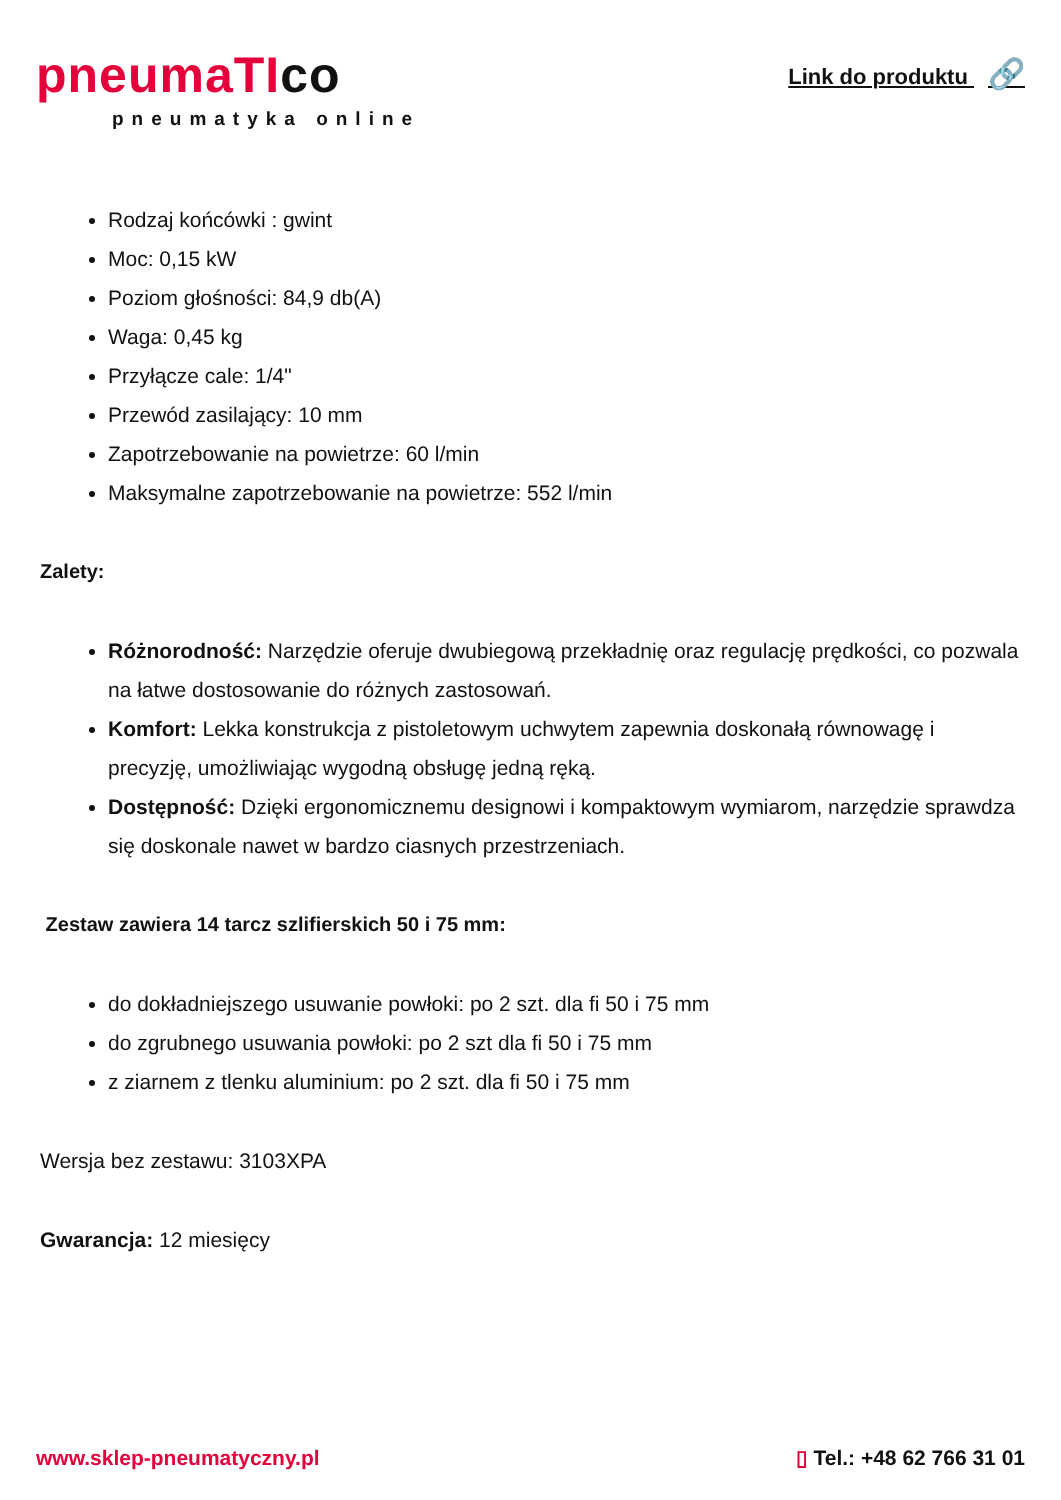pneumaTIco
pneumatyka online
Link do produktu 🔗
Rodzaj końcówki : gwint
Moc: 0,15 kW
Poziom głośności: 84,9 db(A)
Waga: 0,45 kg
Przyłącze cale: 1/4"
Przewód zasilający: 10 mm
Zapotrzebowanie na powietrze: 60 l/min
Maksymalne zapotrzebowanie na powietrze: 552 l/min
Zalety:
Różnorodność: Narzędzie oferuje dwubiegową przekładnię oraz regulację prędkości, co pozwala na łatwe dostosowanie do różnych zastosowań.
Komfort: Lekka konstrukcja z pistoletowym uchwytem zapewnia doskonałą równowagę i precyzję, umożliwiając wygodną obsługę jedną ręką.
Dostępność: Dzięki ergonomicznemu designowi i kompaktowym wymiarom, narzędzie sprawdza się doskonale nawet w bardzo ciasnych przestrzeniach.
Zestaw zawiera 14 tarcz szlifierskich 50 i 75 mm:
do dokładniejszego usuwanie powłoki: po 2 szt. dla fi 50 i 75 mm
do zgrubnego usuwania powłoki: po 2 szt dla fi 50 i 75 mm
z ziarnem z tlenku aluminium: po 2 szt. dla fi 50 i 75 mm
Wersja bez zestawu: 3103XPA
Gwarancja: 12 miesięcy
www.sklep-pneumatyczny.pl ▯ Tel.: +48 62 766 31 01